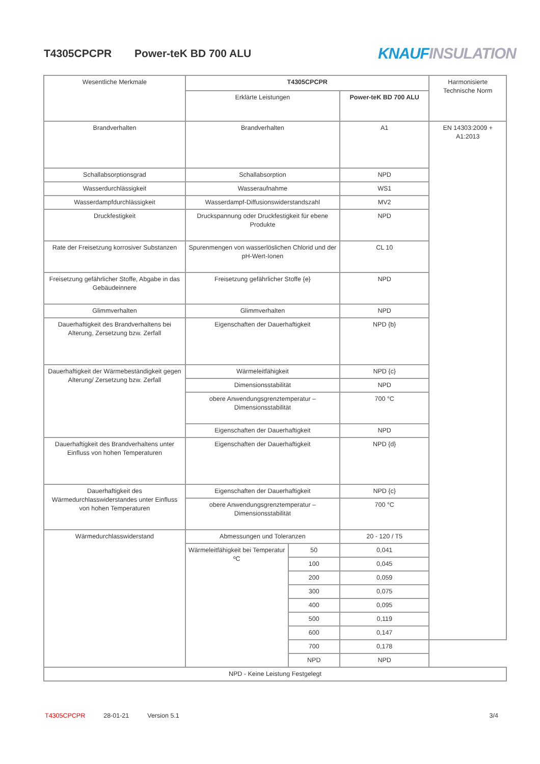T4305CPCPR Power-teK BD 700 ALU
KNAUF INSULATION
| Wesentliche Merkmale | T4305CPCPR | | | Harmonisierte Technische Norm |
| | Erklärte Leistungen | | Power-teK BD 700 ALU | |
| Brandverhalten | Brandverhalten | | A1 | EN 14303:2009 + A1:2013 |
| Schallabsorptionsgrad | Schallabsorption | | NPD | |
| Wasserdurchlässigkeit | Wasseraufnahme | | WS1 | |
| Wasserdampfdurchlässigkeit | Wasserdampf-Diffusionswiderstandszahl | | MV2 | |
| Druckfestigkeit | Druckspannung oder Druckfestigkeit für ebene Produkte | | NPD | |
| Rate der Freisetzung korrosiver Substanzen | Spurenmengen von wasserlöslichen Chlorid und der pH-Wert-Ionen | | CL 10 | |
| Freisetzung gefährlicher Stoffe, Abgabe in das Gebäudeinnere | Freisetzung gefährlicher Stoffe {e} | | NPD | |
| Glimmverhalten | Glimmverhalten | | NPD | |
| Dauerhaftigkeit des Brandverhaltens bei Alterung, Zersetzung bzw. Zerfall | Eigenschaften der Dauerhaftigkeit | | NPD {b} | |
| Dauerhaftigkeit der Wärmebeständigkeit gegen Alterung/ Zersetzung bzw. Zerfall | Wärmeleitfähigkeit | | NPD {c} | |
| | Dimensionsstabilität | | NPD | |
| | obere Anwendungsgrenztemperatur – Dimensionsstabilität | | 700 °C | |
| | Eigenschaften der Dauerhaftigkeit | | NPD | |
| Dauerhaftigkeit des Brandverhaltens unter Einfluss von hohen Temperaturen | Eigenschaften der Dauerhaftigkeit | | NPD {d} | |
| Dauerhaftigkeit des Wärmedurchlasswiderstandes unter Einfluss von hohen Temperaturen | Eigenschaften der Dauerhaftigkeit | | NPD {c} | |
| | obere Anwendungsgrenztemperatur – Dimensionsstabilität | | 700 °C | |
| Wärmedurchlasswiderstand | Abmessungen und Toleranzen | | 20 - 120 / T5 | |
| | Wärmeleitfähigkeit bei Temperatur ºC | 50 | 0,041 | |
| | | 100 | 0,045 | |
| | | 200 | 0,059 | |
| | | 300 | 0,075 | |
| | | 400 | 0,095 | |
| | | 500 | 0,119 | |
| | | 600 | 0,147 | |
| | | 700 | 0,178 | |
| | | NPD | NPD | |
| NPD - Keine Leistung Festgelegt | | | | |
T4305CPCPR 28-01-21 Version 5.1 3/4